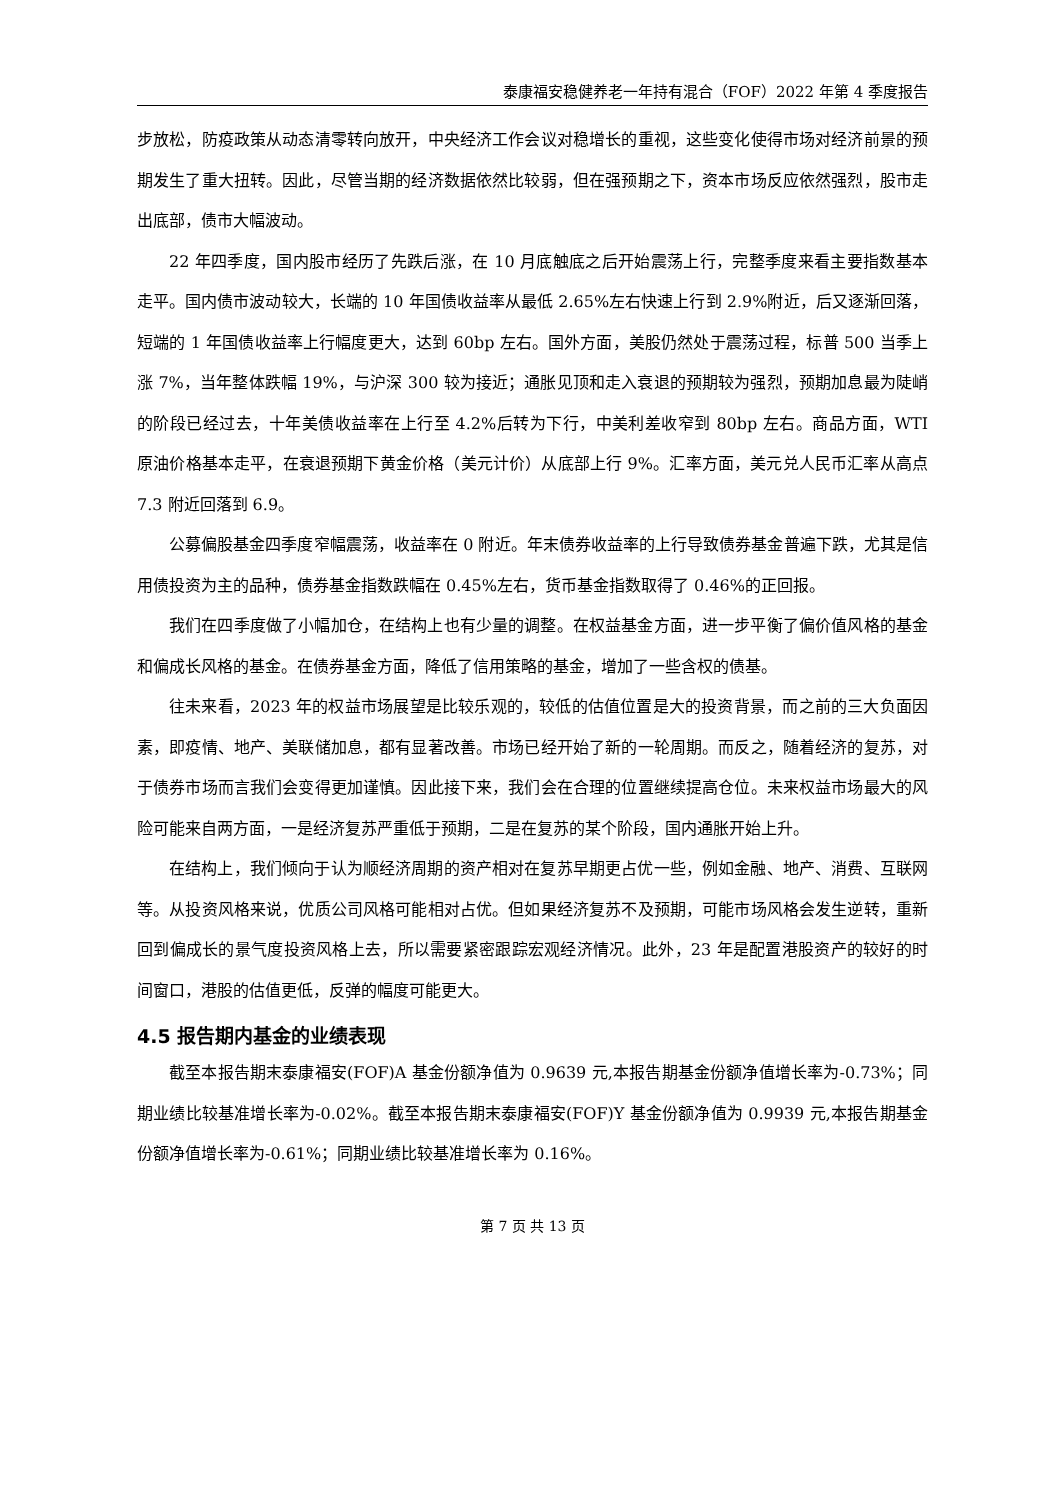泰康福安稳健养老一年持有混合（FOF）2022 年第 4 季度报告
步放松，防疫政策从动态清零转向放开，中央经济工作会议对稳增长的重视，这些变化使得市场对经济前景的预期发生了重大扭转。因此，尽管当期的经济数据依然比较弱，但在强预期之下，资本市场反应依然强烈，股市走出底部，债市大幅波动。
22 年四季度，国内股市经历了先跌后涨，在 10 月底触底之后开始震荡上行，完整季度来看主要指数基本走平。国内债市波动较大，长端的 10 年国债收益率从最低 2.65%左右快速上行到 2.9%附近，后又逐渐回落，短端的 1 年国债收益率上行幅度更大，达到 60bp 左右。国外方面，美股仍然处于震荡过程，标普 500 当季上涨 7%，当年整体跌幅 19%，与沪深 300 较为接近；通胀见顶和走入衰退的预期较为强烈，预期加息最为陡峭的阶段已经过去，十年美债收益率在上行至 4.2%后转为下行，中美利差收窄到 80bp 左右。商品方面，WTI 原油价格基本走平，在衰退预期下黄金价格（美元计价）从底部上行 9%。汇率方面，美元兑人民币汇率从高点 7.3 附近回落到 6.9。
公募偏股基金四季度窄幅震荡，收益率在 0 附近。年末债券收益率的上行导致债券基金普遍下跌，尤其是信用债投资为主的品种，债券基金指数跌幅在 0.45%左右，货币基金指数取得了 0.46%的正回报。
我们在四季度做了小幅加仓，在结构上也有少量的调整。在权益基金方面，进一步平衡了偏价值风格的基金和偏成长风格的基金。在债券基金方面，降低了信用策略的基金，增加了一些含权的债基。
往未来看，2023 年的权益市场展望是比较乐观的，较低的估值位置是大的投资背景，而之前的三大负面因素，即疫情、地产、美联储加息，都有显著改善。市场已经开始了新的一轮周期。而反之，随着经济的复苏，对于债券市场而言我们会变得更加谨慎。因此接下来，我们会在合理的位置继续提高仓位。未来权益市场最大的风险可能来自两方面，一是经济复苏严重低于预期，二是在复苏的某个阶段，国内通胀开始上升。
在结构上，我们倾向于认为顺经济周期的资产相对在复苏早期更占优一些，例如金融、地产、消费、互联网等。从投资风格来说，优质公司风格可能相对占优。但如果经济复苏不及预期，可能市场风格会发生逆转，重新回到偏成长的景气度投资风格上去，所以需要紧密跟踪宏观经济情况。此外，23 年是配置港股资产的较好的时间窗口，港股的估值更低，反弹的幅度可能更大。
4.5 报告期内基金的业绩表现
截至本报告期末泰康福安(FOF)A 基金份额净值为 0.9639 元,本报告期基金份额净值增长率为-0.73%；同期业绩比较基准增长率为-0.02%。截至本报告期末泰康福安(FOF)Y 基金份额净值为 0.9939 元,本报告期基金份额净值增长率为-0.61%；同期业绩比较基准增长率为 0.16%。
第 7 页 共 13 页